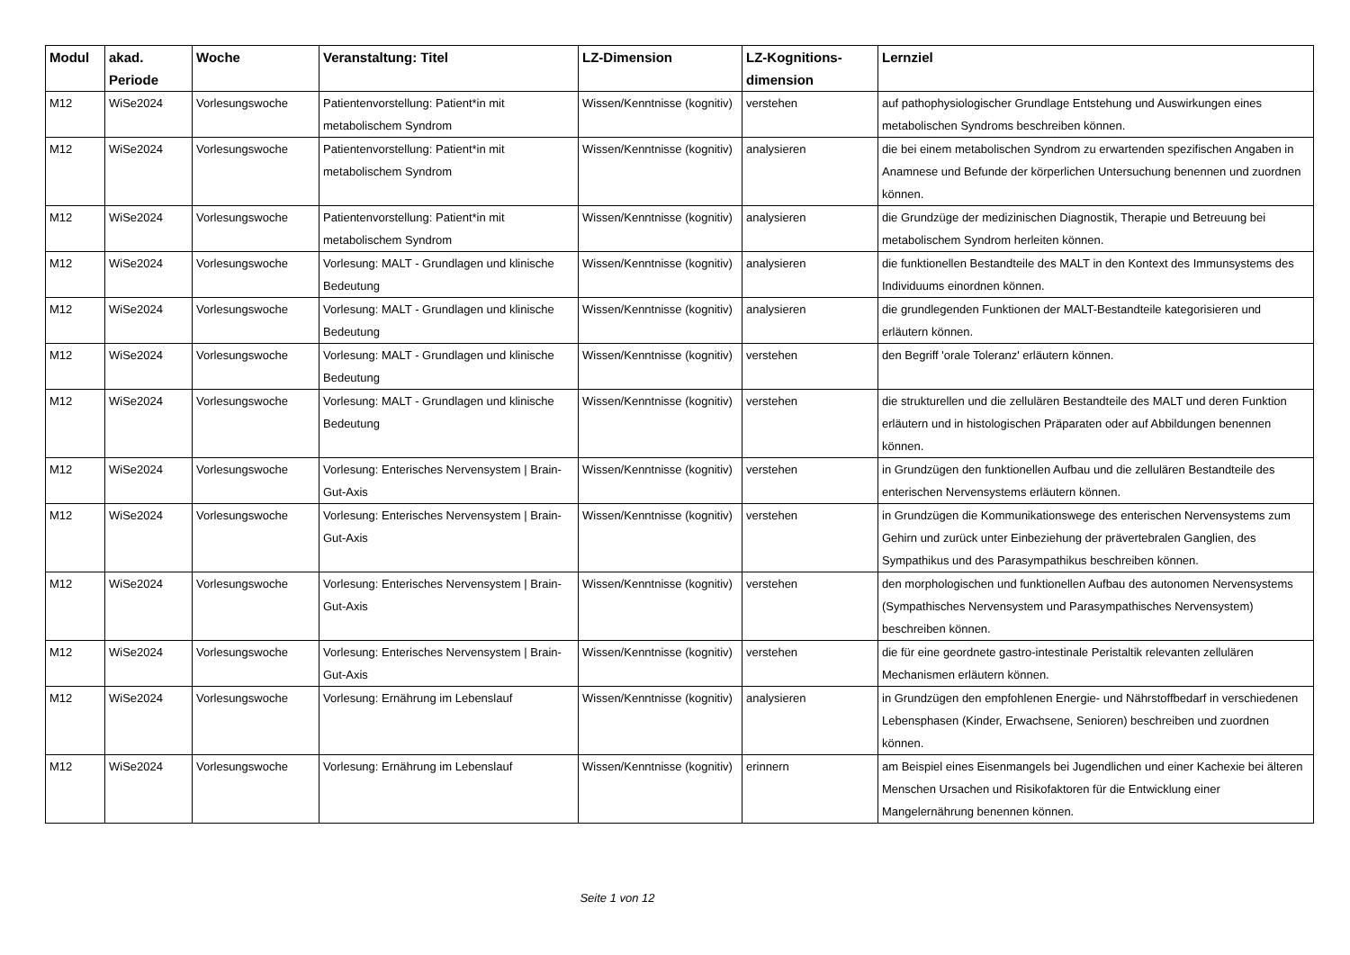| Modul | akad. Periode | Woche | Veranstaltung: Titel | LZ-Dimension | LZ-Kognitions-dimension | Lernziel |
| --- | --- | --- | --- | --- | --- | --- |
| M12 | WiSe2024 | Vorlesungswoche | Patientenvorstellung: Patient*in mit metabolischem Syndrom | Wissen/Kenntnisse (kognitiv) | verstehen | auf pathophysiologischer Grundlage Entstehung und Auswirkungen eines metabolischen Syndroms beschreiben können. |
| M12 | WiSe2024 | Vorlesungswoche | Patientenvorstellung: Patient*in mit metabolischem Syndrom | Wissen/Kenntnisse (kognitiv) | analysieren | die bei einem metabolischen Syndrom zu erwartenden spezifischen Angaben in Anamnese und Befunde der körperlichen Untersuchung benennen und zuordnen können. |
| M12 | WiSe2024 | Vorlesungswoche | Patientenvorstellung: Patient*in mit metabolischem Syndrom | Wissen/Kenntnisse (kognitiv) | analysieren | die Grundzüge der medizinischen Diagnostik, Therapie und Betreuung bei metabolischem Syndrom herleiten können. |
| M12 | WiSe2024 | Vorlesungswoche | Vorlesung: MALT - Grundlagen und klinische Bedeutung | Wissen/Kenntnisse (kognitiv) | analysieren | die funktionellen Bestandteile des MALT in den Kontext des Immunsystems des Individuums einordnen können. |
| M12 | WiSe2024 | Vorlesungswoche | Vorlesung: MALT - Grundlagen und klinische Bedeutung | Wissen/Kenntnisse (kognitiv) | analysieren | die grundlegenden Funktionen der MALT-Bestandteile kategorisieren und erläutern können. |
| M12 | WiSe2024 | Vorlesungswoche | Vorlesung: MALT - Grundlagen und klinische Bedeutung | Wissen/Kenntnisse (kognitiv) | verstehen | den Begriff 'orale Toleranz' erläutern können. |
| M12 | WiSe2024 | Vorlesungswoche | Vorlesung: MALT - Grundlagen und klinische Bedeutung | Wissen/Kenntnisse (kognitiv) | verstehen | die strukturellen und die zellulären Bestandteile des MALT und deren Funktion erläutern und in histologischen Präparaten oder auf Abbildungen benennen können. |
| M12 | WiSe2024 | Vorlesungswoche | Vorlesung: Enterisches Nervensystem / Brain-Gut-Axis | Wissen/Kenntnisse (kognitiv) | verstehen | in Grundzügen den funktionellen Aufbau und die zellulären Bestandteile des enterischen Nervensystems erläutern können. |
| M12 | WiSe2024 | Vorlesungswoche | Vorlesung: Enterisches Nervensystem / Brain-Gut-Axis | Wissen/Kenntnisse (kognitiv) | verstehen | in Grundzügen die Kommunikationswege des enterischen Nervensystems zum Gehirn und zurück unter Einbeziehung der prävertebralen Ganglien, des Sympathikus und des Parasympathikus beschreiben können. |
| M12 | WiSe2024 | Vorlesungswoche | Vorlesung: Enterisches Nervensystem / Brain-Gut-Axis | Wissen/Kenntnisse (kognitiv) | verstehen | den morphologischen und funktionellen Aufbau des autonomen Nervensystems (Sympathisches Nervensystem und Parasympathisches Nervensystem) beschreiben können. |
| M12 | WiSe2024 | Vorlesungswoche | Vorlesung: Enterisches Nervensystem / Brain-Gut-Axis | Wissen/Kenntnisse (kognitiv) | verstehen | die für eine geordnete gastro-intestinale Peristaltik relevanten zellulären Mechanismen erläutern können. |
| M12 | WiSe2024 | Vorlesungswoche | Vorlesung: Ernährung im Lebenslauf | Wissen/Kenntnisse (kognitiv) | analysieren | in Grundzügen den empfohlenen Energie- und Nährstoffbedarf in verschiedenen Lebensphasen (Kinder, Erwachsene, Senioren) beschreiben und zuordnen können. |
| M12 | WiSe2024 | Vorlesungswoche | Vorlesung: Ernährung im Lebenslauf | Wissen/Kenntnisse (kognitiv) | erinnern | am Beispiel eines Eisenmangels bei Jugendlichen und einer Kachexie bei älteren Menschen Ursachen und Risikofaktoren für die Entwicklung einer Mangelernährung benennen können. |
Seite 1 von 12